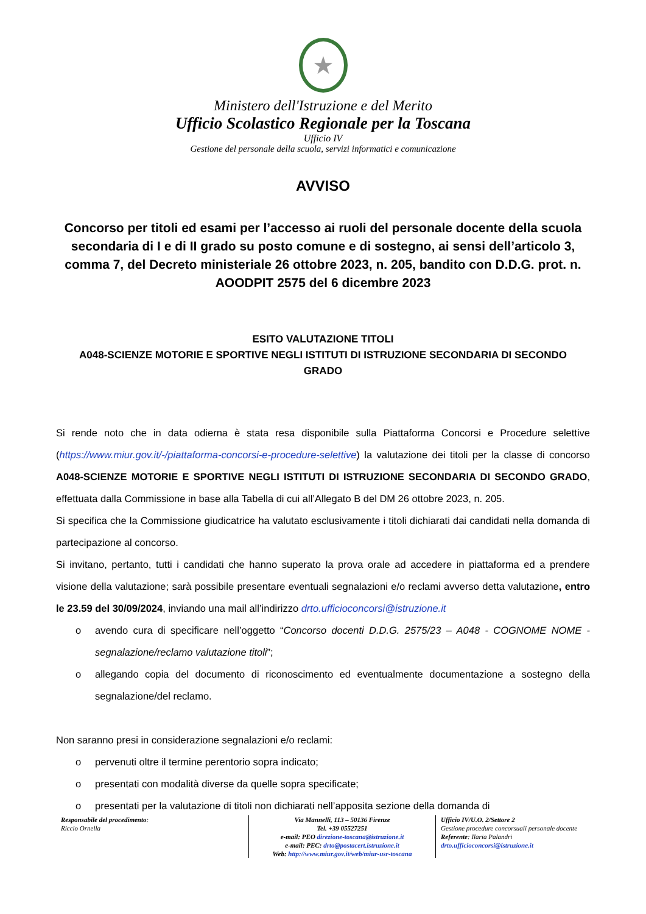★
Ministero dell'Istruzione e del Merito
Ufficio Scolastico Regionale per la Toscana
Ufficio IV
Gestione del personale della scuola, servizi informatici e comunicazione
AVVISO
Concorso per titoli ed esami per l’accesso ai ruoli del personale docente della scuola secondaria di I e di II grado su posto comune e di sostegno, ai sensi dell’articolo 3, comma 7, del Decreto ministeriale 26 ottobre 2023, n. 205, bandito con D.D.G. prot. n. AOODPIT 2575 del 6 dicembre 2023
ESITO VALUTAZIONE TITOLI
A048-SCIENZE MOTORIE E SPORTIVE NEGLI ISTITUTI DI ISTRUZIONE SECONDARIA DI SECONDO GRADO
Si rende noto che in data odierna è stata resa disponibile sulla Piattaforma Concorsi e Procedure selettive (https://www.miur.gov.it/-/piattaforma-concorsi-e-procedure-selettive) la valutazione dei titoli per la classe di concorso A048-SCIENZE MOTORIE E SPORTIVE NEGLI ISTITUTI DI ISTRUZIONE SECONDARIA DI SECONDO GRADO, effettuata dalla Commissione in base alla Tabella di cui all’Allegato B del DM 26 ottobre 2023, n. 205.
Si specifica che la Commissione giudicatrice ha valutato esclusivamente i titoli dichiarati dai candidati nella domanda di partecipazione al concorso.
Si invitano, pertanto, tutti i candidati che hanno superato la prova orale ad accedere in piattaforma ed a prendere visione della valutazione; sarà possibile presentare eventuali segnalazioni e/o reclami avverso detta valutazione, entro le 23.59 del 30/09/2024, inviando una mail all’indirizzo drto.ufficioconcorsi@istruzione.it
o avendo cura di specificare nell’oggetto “Concorso docenti D.D.G. 2575/23 – A048 - COGNOME NOME - segnalazione/reclamo valutazione titoli”;
o allegando copia del documento di riconoscimento ed eventualmente documentazione a sostegno della segnalazione/del reclamo.
Non saranno presi in considerazione segnalazioni e/o reclami:
o pervenuti oltre il termine perentorio sopra indicato;
o presentati con modalità diverse da quelle sopra specificate;
o presentati per la valutazione di titoli non dichiarati nell’apposita sezione della domanda di
Responsabile del procedimento:
Riccio Ornella
Via Mannelli, 113 – 50136 Firenze
Tel. +39 05527251
e-mail: PEO direzione-toscana@istruzione.it
e-mail: PEC: drto@postacert.istruzione.it
Web: http://www.miur.gov.it/web/miur-usr-toscana
Ufficio IV/U.O. 2/Settore 2
Gestione procedure concorsuali personale docente
Referente: Ilaria Palandri
drto.ufficioconcorsi@istruzione.it